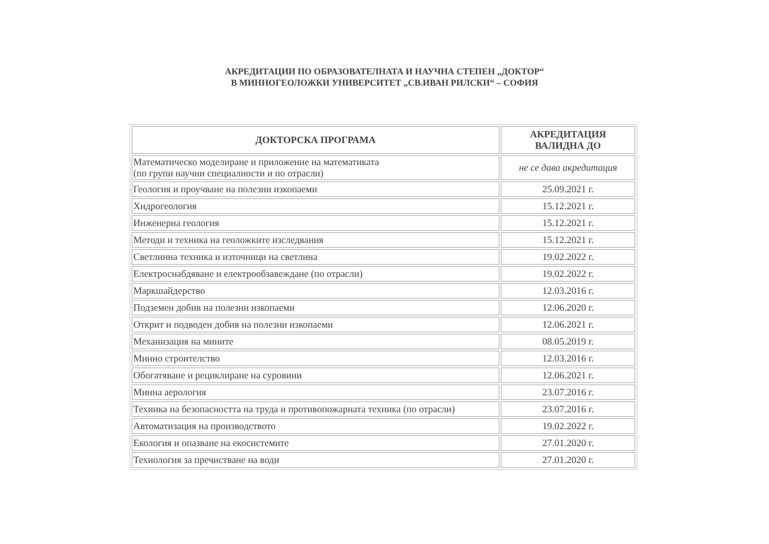АКРЕДИТАЦИИ ПО ОБРАЗОВАТЕЛНАТА И НАУЧНА СТЕПЕН „ДОКТОР“
В МИННОГЕОЛОЖКИ УНИВЕРСИТЕТ „СВ.ИВАН РИЛСКИ“ – СОФИЯ
| ДОКТОРСКА ПРОГРАМА | АКРЕДИТАЦИЯ ВАЛИДНА ДО |
| --- | --- |
| Математическо моделиране и приложение на математиката (по групи научни специалности и по отрасли) | не се дава акредитация |
| Геология и проучване на полезни изкопаеми | 25.09.2021 г. |
| Хидрогеология | 15.12.2021 г. |
| Инженерна геология | 15.12.2021 г. |
| Методи и техника на геоложките изследвания | 15.12.2021 г. |
| Светлинна техника и източници на светлина | 19.02.2022 г. |
| Електроснабдяване и електрообзавеждане (по отрасли) | 19.02.2022 г. |
| Маркшайдерство | 12.03.2016 г. |
| Подземен добив на полезни изкопаеми | 12.06.2020 г. |
| Открит и подводен добив на полезни изкопаеми | 12.06.2021 г. |
| Механизация на мините | 08.05.2019 г. |
| Минно строителство | 12.03.2016 г. |
| Обогатяване и рециклиране на суровини | 12.06.2021 г. |
| Минна аерология | 23.07.2016 г. |
| Техника на безопасността на труда и противопожарната техника (по отрасли) | 23.07.2016 г. |
| Автоматизация на производството | 19.02.2022 г. |
| Екология и опазване на екосистемите | 27.01.2020 г. |
| Технология за пречистване на води | 27.01.2020 г. |